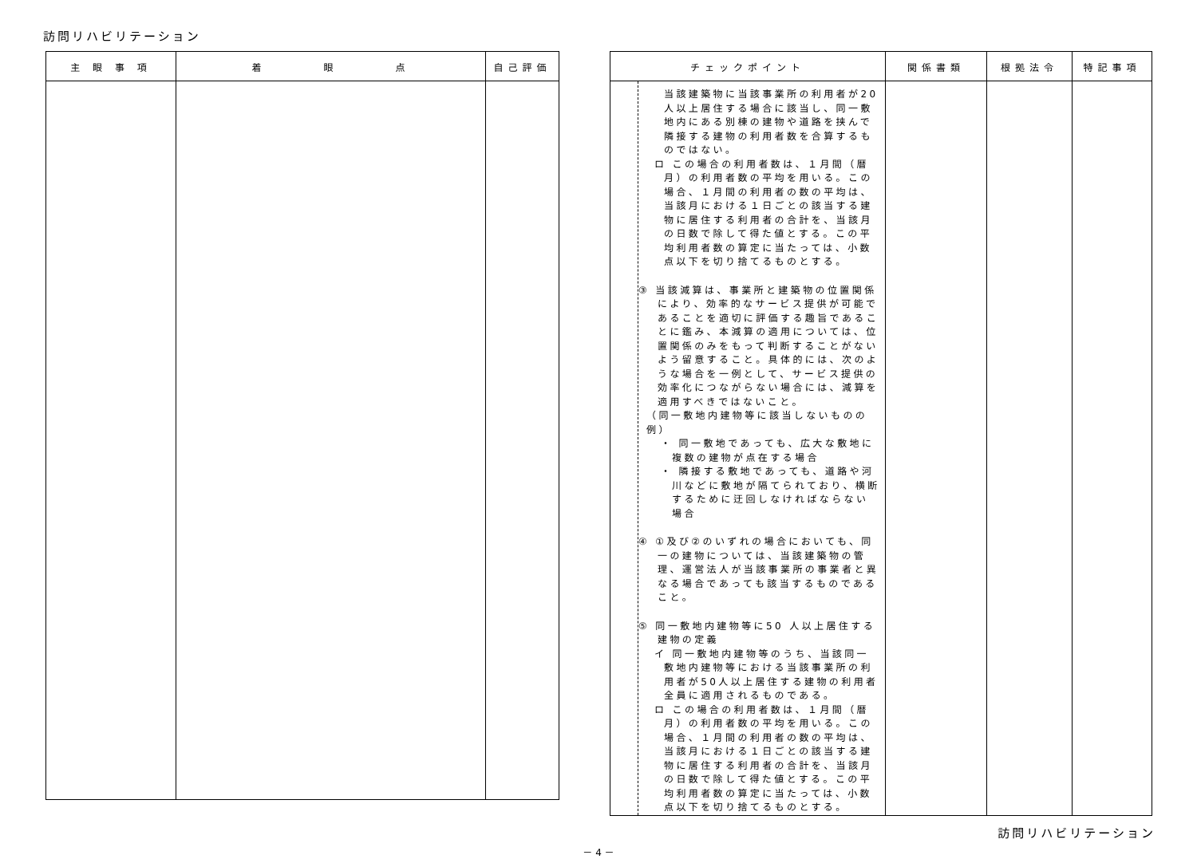訪問リハビリテーション
| 主 眼 事 項 | 着 眼 点 | 自己評価 |
| --- | --- | --- |
| チェックポイント | 関係書類 | 根拠法令 | 特記事項 |
| --- | --- | --- | --- |
| 当該建築物に当該事業所の利用者が20人以上居住する場合に該当し、同一敷地内にある別棟の建物や道路を挟んで隣接する建物の利用者数を合算するものではない。 ロ この場合の利用者数は、１月間（暦月）の利用者数の平均を用いる。この場合、１月間の利用者の数の平均は、当該月における１日ごとの該当する建物に居住する利用者の合計を、当該月の日数で除して得た値とする。この平均利用者数の算定に当たっては、小数点以下を切り捨てるものとする。 ③ 当該減算は、事業所と建築物の位置関係により、効率的なサービス提供が可能であることを適切に評価する趣旨であることに鑑み、本減算の適用については、位置関係のみをもって判断することがないよう留意すること。具体的には、次のような場合を一例として、サービス提供の効率化につながらない場合には、減算を適用すべきではないこと。 （同一敷地内建物等に該当しないものの例） ・ 同一敷地であっても、広大な敷地に複数の建物が点在する場合 ・ 隣接する敷地であっても、道路や河川などに敷地が隔てられており、横断するために迂回しなければならない場合 ④ ①及び②のいずれの場合においても、同一の建物については、当該建築物の管理、運営法人が当該事業所の事業者と異なる場合であっても該当するものであること。 ⑤ 同一敷地内建物等に50 人以上居住する建物の定義 イ 同一敷地内建物等のうち、当該同一敷地内建物等における当該事業所の利用者が50人以上居住する建物の利用者全員に適用されるものである。 ロ この場合の利用者数は、１月間（暦月）の利用者数の平均を用いる。この場合、１月間の利用者の数の平均は、当該月における１日ごとの該当する建物に居住する利用者の合計を、当該月の日数で除して得た値とする。この平均利用者数の算定に当たっては、小数点以下を切り捨てるものとする。 | | | |
訪問リハビリテーション
－ 4 －